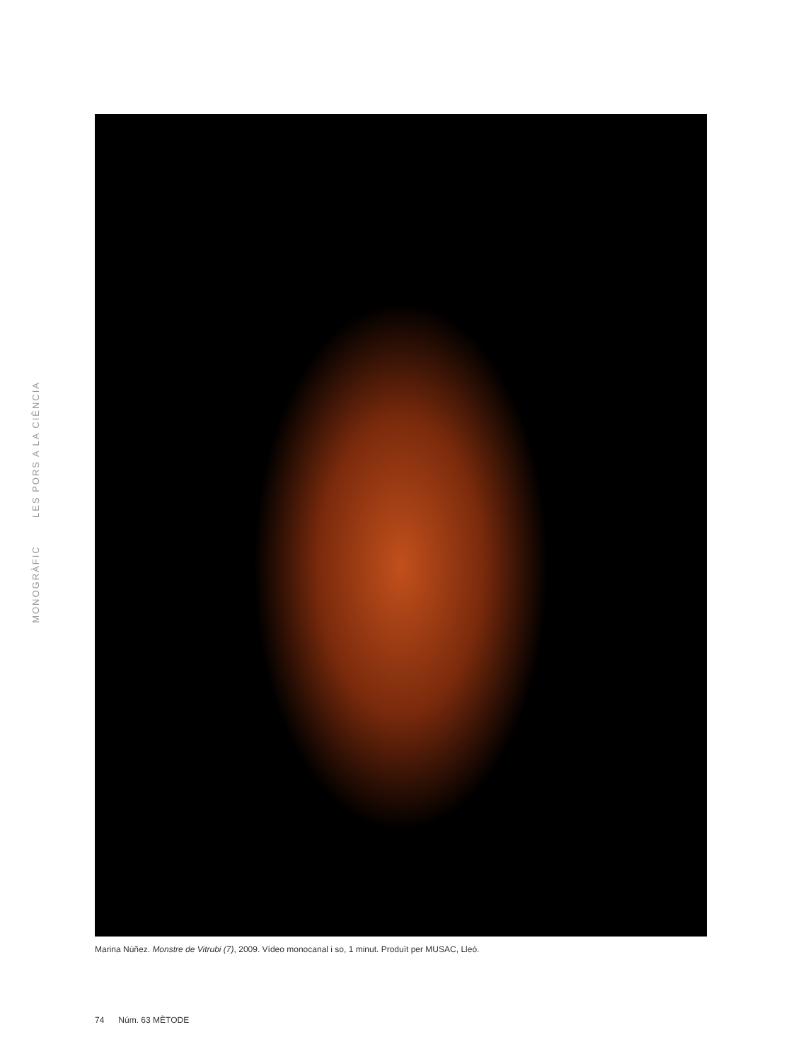MONOGRÀFIC LES PORS A LA CIÈNCIA
Marina Núñez. Monstre de Vitrubi (7), 2009. Vídeo monocanal i so, 1 minut. Produït per MUSAC, Lleó.
74 Núm. 63 MÈTODE